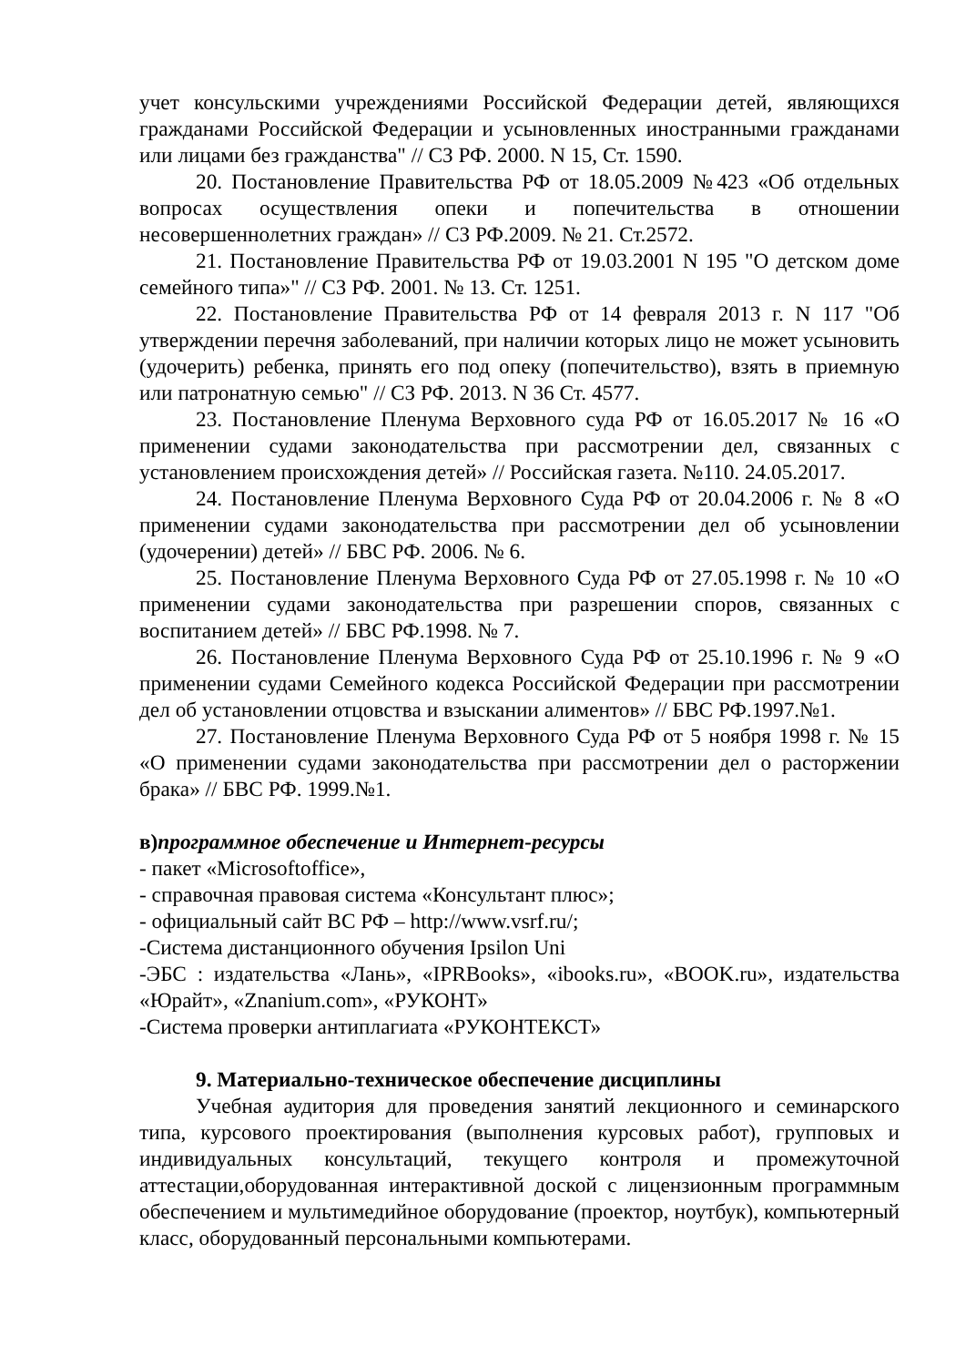учет консульскими учреждениями Российской Федерации детей, являющихся гражданами Российской Федерации и усыновленных иностранными гражданами или лицами без гражданства" // СЗ РФ. 2000. N 15, Ст. 1590.
20. Постановление Правительства РФ от 18.05.2009 №423 «Об отдельных вопросах осуществления опеки и попечительства в отношении несовершеннолетних граждан» // СЗ РФ.2009. № 21. Ст.2572.
21. Постановление Правительства РФ от 19.03.2001 N 195 "О детском доме семейного типа»" // СЗ РФ. 2001. № 13. Ст. 1251.
22. Постановление Правительства РФ от 14 февраля 2013 г. N 117 "Об утверждении перечня заболеваний, при наличии которых лицо не может усыновить (удочерить) ребенка, принять его под опеку (попечительство), взять в приемную или патронатную семью" // СЗ РФ. 2013. N 36 Ст. 4577.
23. Постановление Пленума Верховного суда РФ от 16.05.2017 № 16 «О применении судами законодательства при рассмотрении дел, связанных с установлением происхождения детей» // Российская газета. №110. 24.05.2017.
24. Постановление Пленума Верховного Суда РФ от 20.04.2006 г. № 8 «О применении судами законодательства при рассмотрении дел об усыновлении (удочерении) детей» // БВС РФ. 2006. № 6.
25. Постановление Пленума Верховного Суда РФ от 27.05.1998 г. № 10 «О применении судами законодательства при разрешении споров, связанных с воспитанием детей» // БВС РФ.1998. № 7.
26. Постановление Пленума Верховного Суда РФ от 25.10.1996 г. № 9 «О применении судами Семейного кодекса Российской Федерации при рассмотрении дел об установлении отцовства и взыскании алиментов» // БВС РФ.1997.№1.
27. Постановление Пленума Верховного Суда РФ от 5 ноября 1998 г. № 15 «О применении судами законодательства при рассмотрении дел о расторжении брака» // БВС РФ. 1999.№1.
в)программное обеспечение и Интернет-ресурсы
- пакет «Microsoftoffice»,
- справочная правовая система «Консультант плюс»;
- официальный сайт ВС РФ – http://www.vsrf.ru/;
-Система дистанционного обучения Ipsilon Uni
-ЭБС : издательства «Лань», «IPRBooks», «ibooks.ru», «BOOK.ru», издательства «Юрайт», «Znanium.com», «РУКОНТ»
-Система проверки антиплагиата «РУКОНТЕКСТ»
9. Материально-техническое обеспечение дисциплины
Учебная аудитория для проведения занятий лекционного и семинарского типа, курсового проектирования (выполнения курсовых работ), групповых и индивидуальных консультаций, текущего контроля и промежуточной аттестации,оборудованная интерактивной доской с лицензионным программным обеспечением и мультимедийное оборудование (проектор, ноутбук), компьютерный класс, оборудованный персональными компьютерами.